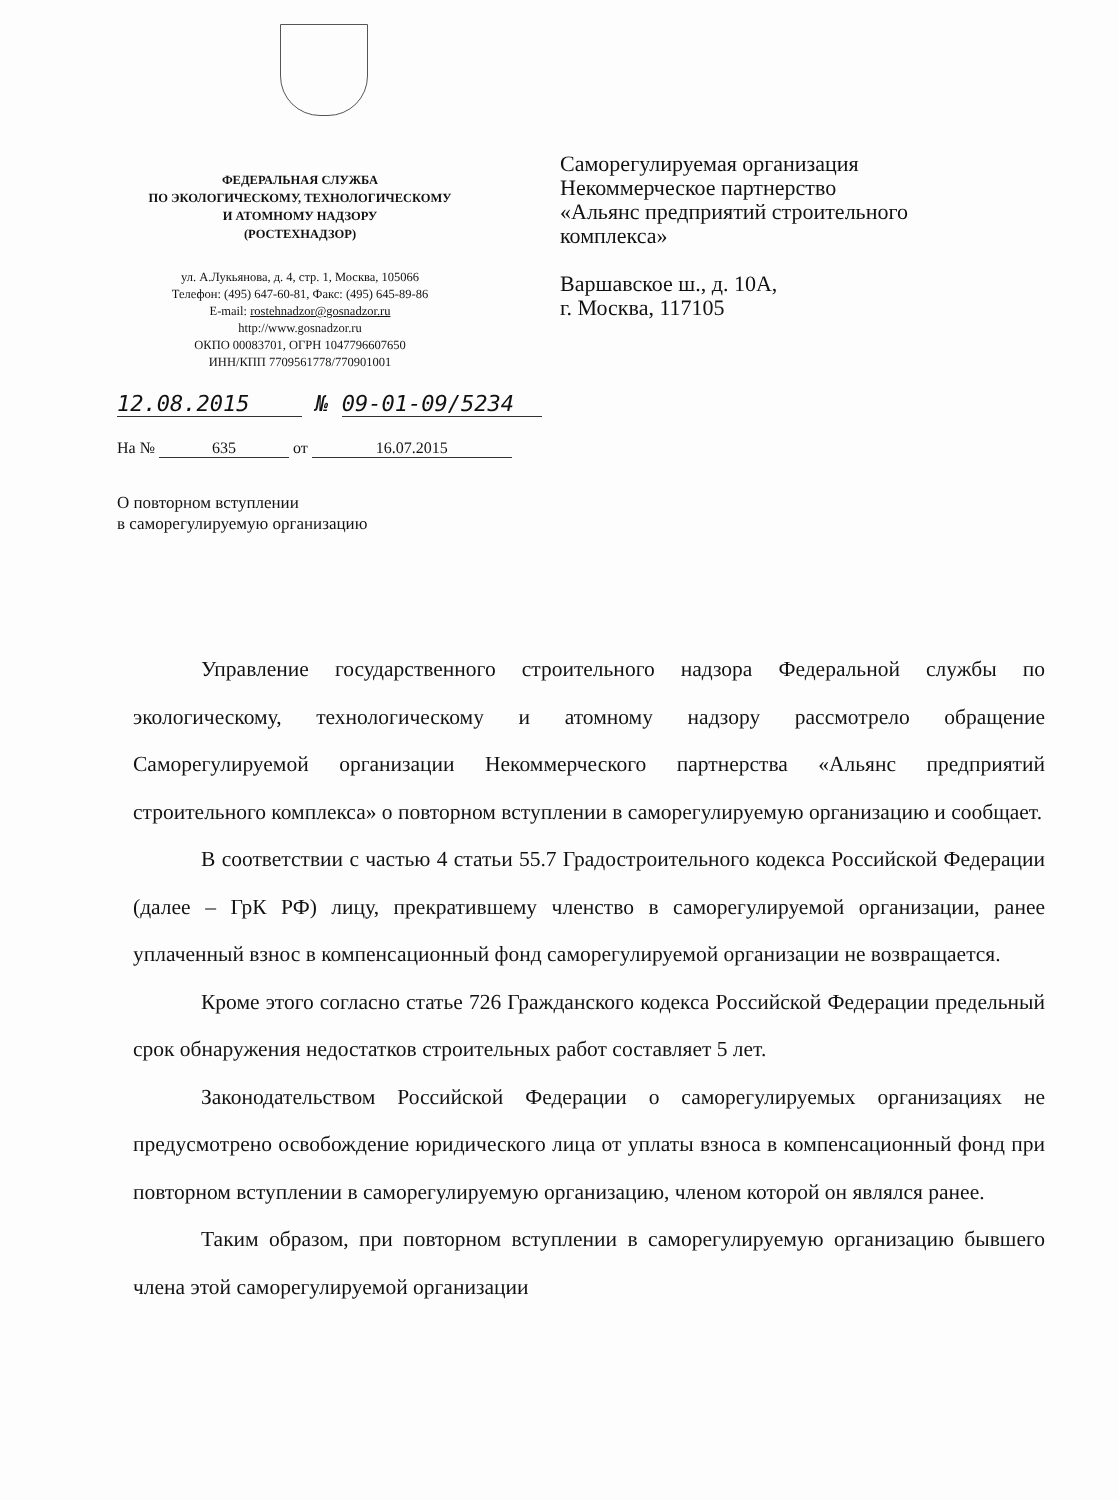ФЕДЕРАЛЬНАЯ СЛУЖБА
ПО ЭКОЛОГИЧЕСКОМУ, ТЕХНОЛОГИЧЕСКОМУ
И АТОМНОМУ НАДЗОРУ
(РОСТЕХНАДЗОР)
ул. А.Лукьянова, д. 4, стр. 1, Москва, 105066
Телефон: (495) 647-60-81, Факс: (495) 645-89-86
E-mail: rostehnadzor@gosnadzor.ru
http://www.gosnadzor.ru
ОКПО 00083701, ОГРН 1047796607650
ИНН/КПП 7709561778/770901001
Саморегулируемая организация
Некоммерческое партнерство
«Альянс предприятий строительного
комплекса»
Варшавское ш., д. 10А,
г. Москва, 117105
12.08.2015 № 09-01-09/5234
На № 635 от 16.07.2015
О повторном вступлении
в саморегулируемую организацию
Управление государственного строительного надзора Федеральной службы по экологическому, технологическому и атомному надзору рассмотрело обращение Саморегулируемой организации Некоммерческого партнерства «Альянс предприятий строительного комплекса» о повторном вступлении в саморегулируемую организацию и сообщает.
В соответствии с частью 4 статьи 55.7 Градостроительного кодекса Российской Федерации (далее – ГрК РФ) лицу, прекратившему членство в саморегулируемой организации, ранее уплаченный взнос в компенсационный фонд саморегулируемой организации не возвращается.
Кроме этого согласно статье 726 Гражданского кодекса Российской Федерации предельный срок обнаружения недостатков строительных работ составляет 5 лет.
Законодательством Российской Федерации о саморегулируемых организациях не предусмотрено освобождение юридического лица от уплаты взноса в компенсационный фонд при повторном вступлении в саморегулируемую организацию, членом которой он являлся ранее.
Таким образом, при повторном вступлении в саморегулируемую организацию бывшего члена этой саморегулируемой организации